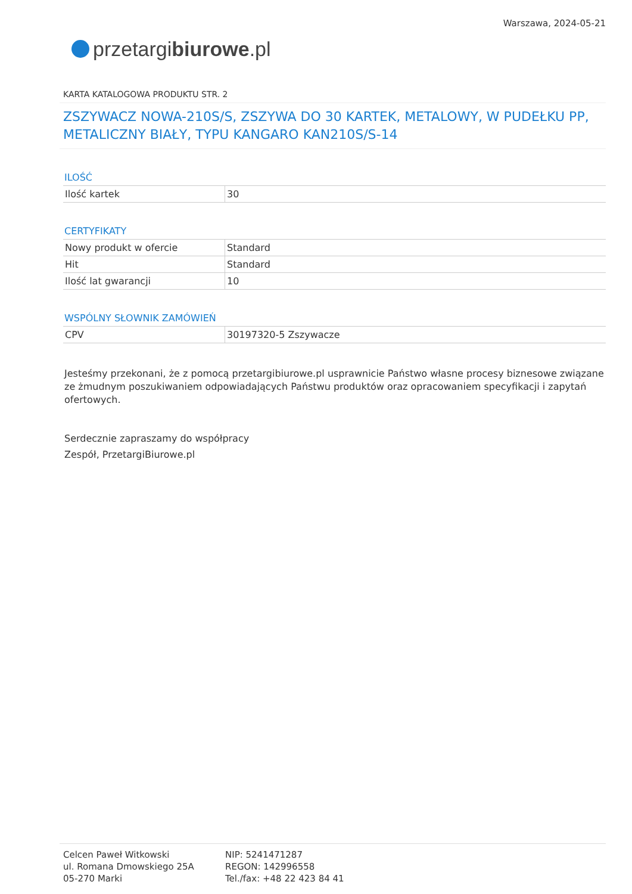przetargi biurowe.pl
Warszawa, 2024-05-21
KARTA KATALOGOWA PRODUKTU STR. 2
ZSZYWACZ NOWA-210S/S, ZSZYWA DO 30 KARTEK, METALOWY, W PUDEŁKU PP, METALICZNY BIAŁY, TYPU KANGARO KAN210S/S-14
ILOŚĆ
| Ilość kartek | 30 |
CERTYFIKATY
| Nowy produkt w ofercie | Standard |
| Hit | Standard |
| Ilość lat gwarancji | 10 |
WSPÓLNY SŁOWNIK ZAMÓWIEŃ
| CPV | 30197320-5 Zszywacze |
Jesteśmy przekonani, że z pomocą przetargibiurowe.pl usprawnicie Państwo własne procesy biznesowe związane ze żmudnym poszukiwaniem odpowiadających Państwu produktów oraz opracowaniem specyfikacji i zapytań ofertowych.
Serdecznie zapraszamy do współpracy
Zespół, PrzetargiBiurowe.pl
Celcen Paweł Witkowski
ul. Romana Dmowskiego 25A
05-270 Marki
NIP: 5241471287
REGON: 142996558
Tel./fax: +48 22 423 84 41